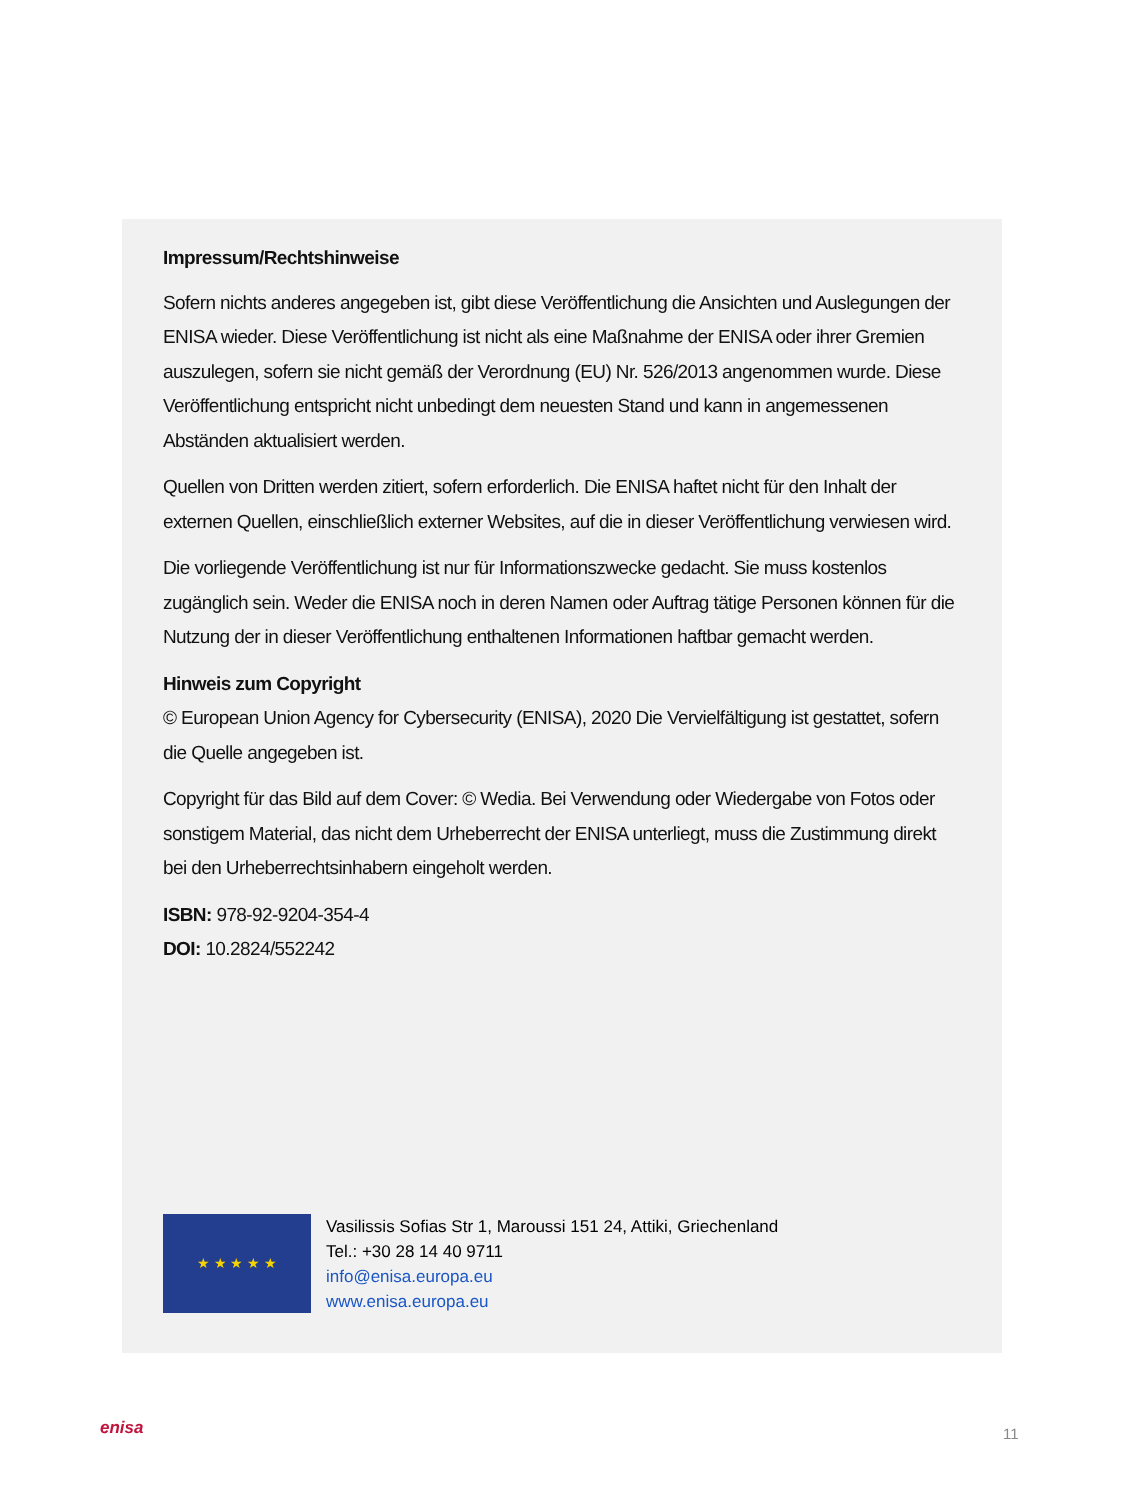Impressum/Rechtshinweise
Sofern nichts anderes angegeben ist, gibt diese Veröffentlichung die Ansichten und Auslegungen der ENISA wieder. Diese Veröffentlichung ist nicht als eine Maßnahme der ENISA oder ihrer Gremien auszulegen, sofern sie nicht gemäß der Verordnung (EU) Nr. 526/2013 angenommen wurde. Diese Veröffentlichung entspricht nicht unbedingt dem neuesten Stand und kann in angemessenen Abständen aktualisiert werden.
Quellen von Dritten werden zitiert, sofern erforderlich. Die ENISA haftet nicht für den Inhalt der externen Quellen, einschließlich externer Websites, auf die in dieser Veröffentlichung verwiesen wird.
Die vorliegende Veröffentlichung ist nur für Informationszwecke gedacht. Sie muss kostenlos zugänglich sein. Weder die ENISA noch in deren Namen oder Auftrag tätige Personen können für die Nutzung der in dieser Veröffentlichung enthaltenen Informationen haftbar gemacht werden.
Hinweis zum Copyright
© European Union Agency for Cybersecurity (ENISA), 2020 Die Vervielfältigung ist gestattet, sofern die Quelle angegeben ist.
Copyright für das Bild auf dem Cover: © Wedia. Bei Verwendung oder Wiedergabe von Fotos oder sonstigem Material, das nicht dem Urheberrecht der ENISA unterliegt, muss die Zustimmung direkt bei den Urheberrechtsinhabern eingeholt werden.
ISBN: 978-92-9204-354-4
DOI: 10.2824/552242
★ ★ ★ ★ ★
Vasilissis Sofias Str 1, Maroussi 151 24, Attiki, Griechenland
Tel.: +30 28 14 40 9711
info@enisa.europa.eu
www.enisa.europa.eu
enisa 11